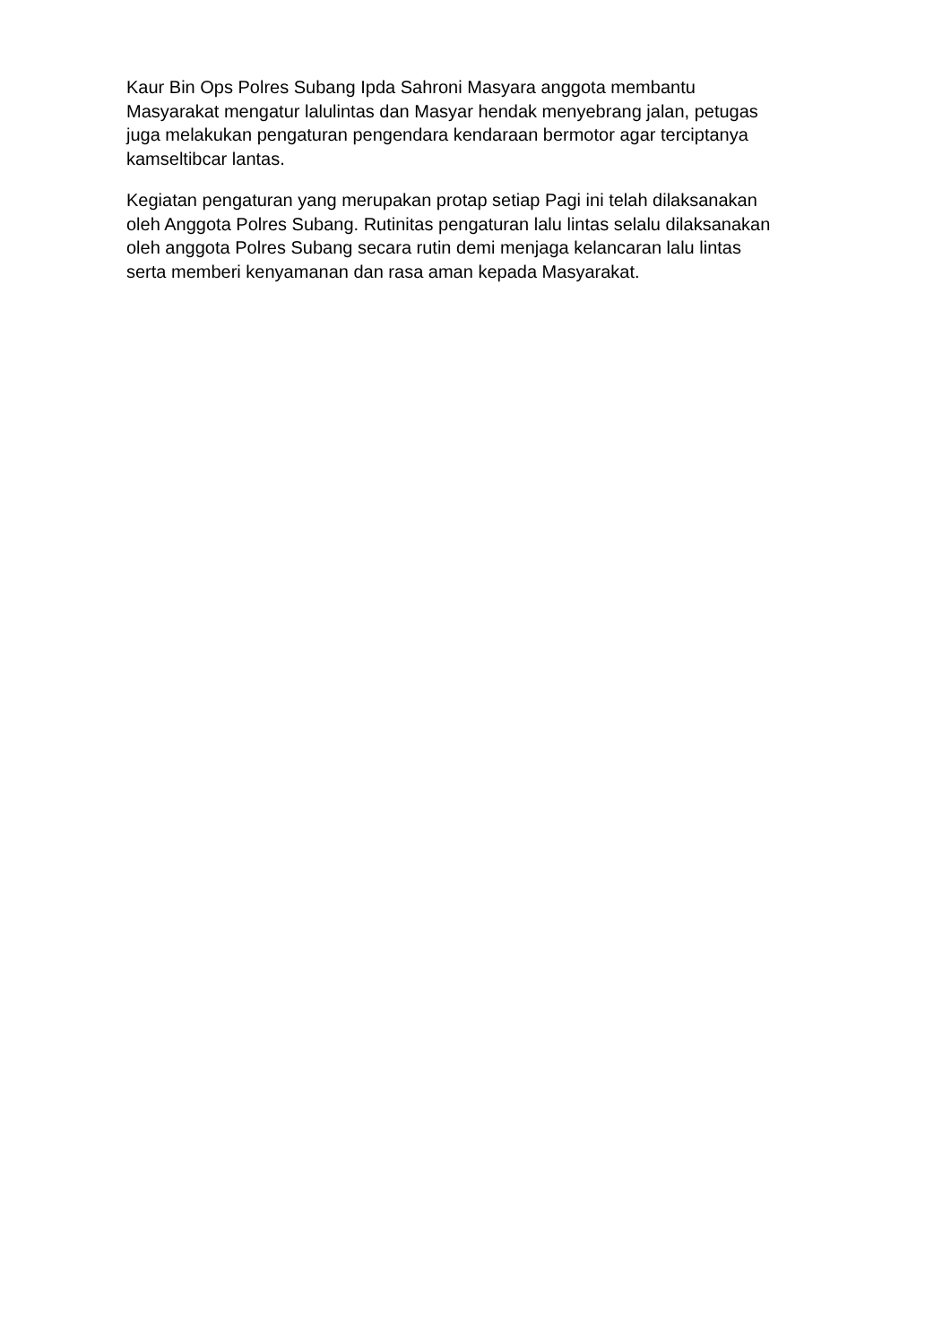Kaur Bin Ops Polres Subang Ipda Sahroni Masyara anggota membantu
Masyarakat mengatur lalulintas dan Masyar hendak menyebrang jalan, petugas
juga melakukan pengaturan pengendara kendaraan bermotor agar terciptanya
kamseltibcar lantas.
Kegiatan pengaturan yang merupakan protap setiap Pagi ini telah dilaksanakan
oleh Anggota Polres Subang. Rutinitas pengaturan lalu lintas selalu dilaksanakan
oleh anggota Polres Subang secara rutin demi menjaga kelancaran lalu lintas
serta memberi kenyamanan dan rasa aman kepada Masyarakat.